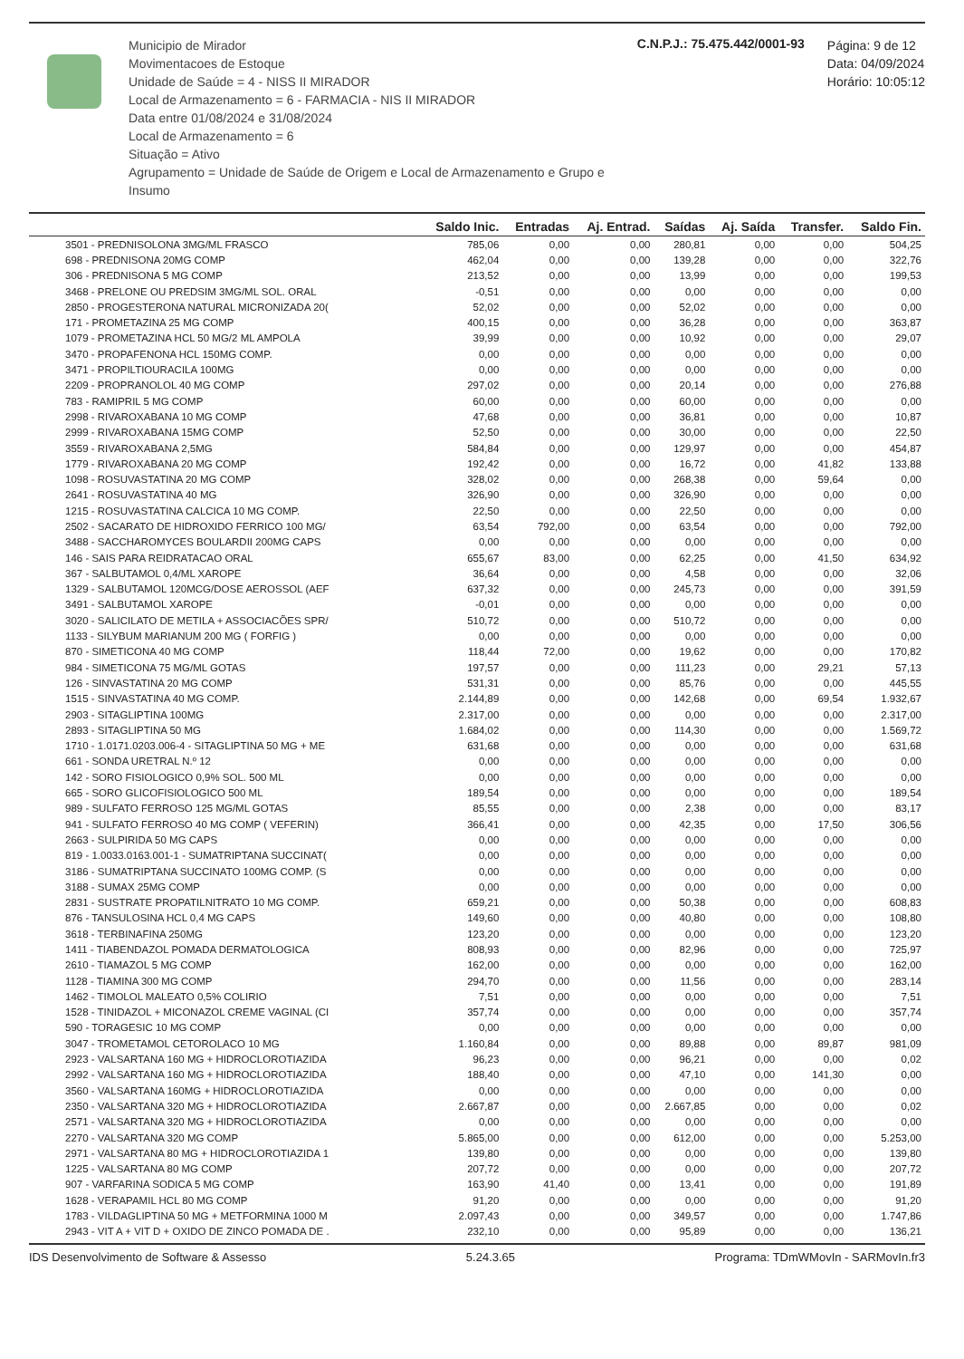Municipio de Mirador
Movimentacoes de Estoque
Unidade de Saúde = 4 - NISS II MIRADOR
Local de Armazenamento = 6 - FARMACIA - NIS II MIRADOR
Data entre 01/08/2024 e 31/08/2024
Local de Armazenamento = 6
Situação = Ativo
Agrupamento = Unidade de Saúde de Origem e Local de Armazenamento e Grupo e Insumo
C.N.P.J.: 75.475.442/0001-93
Página: 9 de 12
Data: 04/09/2024
Horário: 10:05:12
| | Saldo Inic. | Entradas | Aj. Entrad. | Saídas | Aj. Saída | Transfer. | Saldo Fin. |
| --- | --- | --- | --- | --- | --- | --- | --- |
| 3501 - PREDNISOLONA 3MG/ML FRASCO | 785,06 | 0,00 | 0,00 | 280,81 | 0,00 | 0,00 | 504,25 |
| 698 - PREDNISONA 20MG COMP | 462,04 | 0,00 | 0,00 | 139,28 | 0,00 | 0,00 | 322,76 |
| 306 - PREDNISONA 5 MG COMP | 213,52 | 0,00 | 0,00 | 13,99 | 0,00 | 0,00 | 199,53 |
| 3468 - PRELONE OU PREDSIM 3MG/ML SOL. ORAL | -0,51 | 0,00 | 0,00 | 0,00 | 0,00 | 0,00 | 0,00 |
| 2850 - PROGESTERONA NATURAL MICRONIZADA 20( | 52,02 | 0,00 | 0,00 | 52,02 | 0,00 | 0,00 | 0,00 |
| 171 - PROMETAZINA 25 MG COMP | 400,15 | 0,00 | 0,00 | 36,28 | 0,00 | 0,00 | 363,87 |
| 1079 - PROMETAZINA HCL 50 MG/2 ML AMPOLA | 39,99 | 0,00 | 0,00 | 10,92 | 0,00 | 0,00 | 29,07 |
| 3470 - PROPAFENONA HCL 150MG COMP. | 0,00 | 0,00 | 0,00 | 0,00 | 0,00 | 0,00 | 0,00 |
| 3471 - PROPILTIOURACILA 100MG | 0,00 | 0,00 | 0,00 | 0,00 | 0,00 | 0,00 | 0,00 |
| 2209 - PROPRANOLOL 40 MG COMP | 297,02 | 0,00 | 0,00 | 20,14 | 0,00 | 0,00 | 276,88 |
| 783 - RAMIPRIL 5 MG COMP | 60,00 | 0,00 | 0,00 | 60,00 | 0,00 | 0,00 | 0,00 |
| 2998 - RIVAROXABANA 10 MG COMP | 47,68 | 0,00 | 0,00 | 36,81 | 0,00 | 0,00 | 10,87 |
| 2999 - RIVAROXABANA 15MG COMP | 52,50 | 0,00 | 0,00 | 30,00 | 0,00 | 0,00 | 22,50 |
| 3559 - RIVAROXABANA 2,5MG | 584,84 | 0,00 | 0,00 | 129,97 | 0,00 | 0,00 | 454,87 |
| 1779 - RIVAROXABANA 20 MG COMP | 192,42 | 0,00 | 0,00 | 16,72 | 0,00 | 41,82 | 133,88 |
| 1098 - ROSUVASTATINA 20 MG COMP | 328,02 | 0,00 | 0,00 | 268,38 | 0,00 | 59,64 | 0,00 |
| 2641 - ROSUVASTATINA 40 MG | 326,90 | 0,00 | 0,00 | 326,90 | 0,00 | 0,00 | 0,00 |
| 1215 - ROSUVASTATINA CALCICA 10 MG COMP. | 22,50 | 0,00 | 0,00 | 22,50 | 0,00 | 0,00 | 0,00 |
| 2502 - SACARATO DE HIDROXIDO FERRICO 100 MG/ | 63,54 | 792,00 | 0,00 | 63,54 | 0,00 | 0,00 | 792,00 |
| 3488 - SACCHAROMYCES BOULARDII 200MG CAPS | 0,00 | 0,00 | 0,00 | 0,00 | 0,00 | 0,00 | 0,00 |
| 146 - SAIS PARA REIDRATACAO ORAL | 655,67 | 83,00 | 0,00 | 62,25 | 0,00 | 41,50 | 634,92 |
| 367 - SALBUTAMOL 0,4/ML XAROPE | 36,64 | 0,00 | 0,00 | 4,58 | 0,00 | 0,00 | 32,06 |
| 1329 - SALBUTAMOL 120MCG/DOSE AEROSSOL (AEF | 637,32 | 0,00 | 0,00 | 245,73 | 0,00 | 0,00 | 391,59 |
| 3491 - SALBUTAMOL XAROPE | -0,01 | 0,00 | 0,00 | 0,00 | 0,00 | 0,00 | 0,00 |
| 3020 - SALICILATO DE METILA + ASSOCIACÕES SPR/ | 510,72 | 0,00 | 0,00 | 510,72 | 0,00 | 0,00 | 0,00 |
| 1133 - SILYBUM MARIANUM 200 MG ( FORFIG ) | 0,00 | 0,00 | 0,00 | 0,00 | 0,00 | 0,00 | 0,00 |
| 870 - SIMETICONA 40 MG COMP | 118,44 | 72,00 | 0,00 | 19,62 | 0,00 | 0,00 | 170,82 |
| 984 - SIMETICONA 75 MG/ML GOTAS | 197,57 | 0,00 | 0,00 | 111,23 | 0,00 | 29,21 | 57,13 |
| 126 - SINVASTATINA 20 MG COMP | 531,31 | 0,00 | 0,00 | 85,76 | 0,00 | 0,00 | 445,55 |
| 1515 - SINVASTATINA 40 MG COMP. | 2.144,89 | 0,00 | 0,00 | 142,68 | 0,00 | 69,54 | 1.932,67 |
| 2903 - SITAGLIPTINA 100MG | 2.317,00 | 0,00 | 0,00 | 0,00 | 0,00 | 0,00 | 2.317,00 |
| 2893 - SITAGLIPTINA 50 MG | 1.684,02 | 0,00 | 0,00 | 114,30 | 0,00 | 0,00 | 1.569,72 |
| 1710 - 1.0171.0203.006-4 - SITAGLIPTINA 50 MG + ME | 631,68 | 0,00 | 0,00 | 0,00 | 0,00 | 0,00 | 631,68 |
| 661 - SONDA URETRAL N.º 12 | 0,00 | 0,00 | 0,00 | 0,00 | 0,00 | 0,00 | 0,00 |
| 142 - SORO FISIOLOGICO 0,9% SOL. 500 ML | 0,00 | 0,00 | 0,00 | 0,00 | 0,00 | 0,00 | 0,00 |
| 665 - SORO GLICOFISIOLOGICO 500 ML | 189,54 | 0,00 | 0,00 | 0,00 | 0,00 | 0,00 | 189,54 |
| 989 - SULFATO FERROSO 125 MG/ML GOTAS | 85,55 | 0,00 | 0,00 | 2,38 | 0,00 | 0,00 | 83,17 |
| 941 - SULFATO FERROSO 40 MG COMP ( VEFERIN) | 366,41 | 0,00 | 0,00 | 42,35 | 0,00 | 17,50 | 306,56 |
| 2663 - SULPIRIDA 50 MG CAPS | 0,00 | 0,00 | 0,00 | 0,00 | 0,00 | 0,00 | 0,00 |
| 819 - 1.0033.0163.001-1 - SUMATRIPTANA SUCCINAT( | 0,00 | 0,00 | 0,00 | 0,00 | 0,00 | 0,00 | 0,00 |
| 3186 - SUMATRIPTANA SUCCINATO 100MG COMP. (S | 0,00 | 0,00 | 0,00 | 0,00 | 0,00 | 0,00 | 0,00 |
| 3188 - SUMAX 25MG COMP | 0,00 | 0,00 | 0,00 | 0,00 | 0,00 | 0,00 | 0,00 |
| 2831 - SUSTRATE PROPATILNITRATO 10 MG COMP. | 659,21 | 0,00 | 0,00 | 50,38 | 0,00 | 0,00 | 608,83 |
| 876 - TANSULOSINA HCL 0,4 MG CAPS | 149,60 | 0,00 | 0,00 | 40,80 | 0,00 | 0,00 | 108,80 |
| 3618 - TERBINAFINA 250MG | 123,20 | 0,00 | 0,00 | 0,00 | 0,00 | 0,00 | 123,20 |
| 1411 - TIABENDAZOL POMADA DERMATOLOGICA | 808,93 | 0,00 | 0,00 | 82,96 | 0,00 | 0,00 | 725,97 |
| 2610 - TIAMAZOL 5 MG COMP | 162,00 | 0,00 | 0,00 | 0,00 | 0,00 | 0,00 | 162,00 |
| 1128 - TIAMINA 300 MG COMP | 294,70 | 0,00 | 0,00 | 11,56 | 0,00 | 0,00 | 283,14 |
| 1462 - TIMOLOL MALEATO 0,5% COLIRIO | 7,51 | 0,00 | 0,00 | 0,00 | 0,00 | 0,00 | 7,51 |
| 1528 - TINIDAZOL + MICONAZOL CREME VAGINAL (CI | 357,74 | 0,00 | 0,00 | 0,00 | 0,00 | 0,00 | 357,74 |
| 590 - TORAGESIC 10 MG COMP | 0,00 | 0,00 | 0,00 | 0,00 | 0,00 | 0,00 | 0,00 |
| 3047 - TROMETAMOL CETOROLACO 10 MG | 1.160,84 | 0,00 | 0,00 | 89,88 | 0,00 | 89,87 | 981,09 |
| 2923 - VALSARTANA 160 MG + HIDROCLOROTIAZIDA | 96,23 | 0,00 | 0,00 | 96,21 | 0,00 | 0,00 | 0,02 |
| 2992 - VALSARTANA 160 MG + HIDROCLOROTIAZIDA | 188,40 | 0,00 | 0,00 | 47,10 | 0,00 | 141,30 | 0,00 |
| 3560 - VALSARTANA 160MG + HIDROCLOROTIAZIDA | 0,00 | 0,00 | 0,00 | 0,00 | 0,00 | 0,00 | 0,00 |
| 2350 - VALSARTANA 320 MG + HIDROCLOROTIAZIDA | 2.667,87 | 0,00 | 0,00 | 2.667,85 | 0,00 | 0,00 | 0,02 |
| 2571 - VALSARTANA 320 MG + HIDROCLOROTIAZIDA | 0,00 | 0,00 | 0,00 | 0,00 | 0,00 | 0,00 | 0,00 |
| 2270 - VALSARTANA 320 MG COMP | 5.865,00 | 0,00 | 0,00 | 612,00 | 0,00 | 0,00 | 5.253,00 |
| 2971 - VALSARTANA 80 MG + HIDROCLOROTIAZIDA 1 | 139,80 | 0,00 | 0,00 | 0,00 | 0,00 | 0,00 | 139,80 |
| 1225 - VALSARTANA 80 MG COMP | 207,72 | 0,00 | 0,00 | 0,00 | 0,00 | 0,00 | 207,72 |
| 907 - VARFARINA SODICA 5 MG COMP | 163,90 | 41,40 | 0,00 | 13,41 | 0,00 | 0,00 | 191,89 |
| 1628 - VERAPAMIL HCL 80 MG COMP | 91,20 | 0,00 | 0,00 | 0,00 | 0,00 | 0,00 | 91,20 |
| 1783 - VILDAGLIPTINA 50 MG + METFORMINA 1000 M | 2.097,43 | 0,00 | 0,00 | 349,57 | 0,00 | 0,00 | 1.747,86 |
| 2943 - VIT A + VIT D + OXIDO DE ZINCO POMADA DE . | 232,10 | 0,00 | 0,00 | 95,89 | 0,00 | 0,00 | 136,21 |
IDS Desenvolvimento de Software & Assesso 5.24.3.65 Programa: TDmWMovIn - SARMovIn.fr3